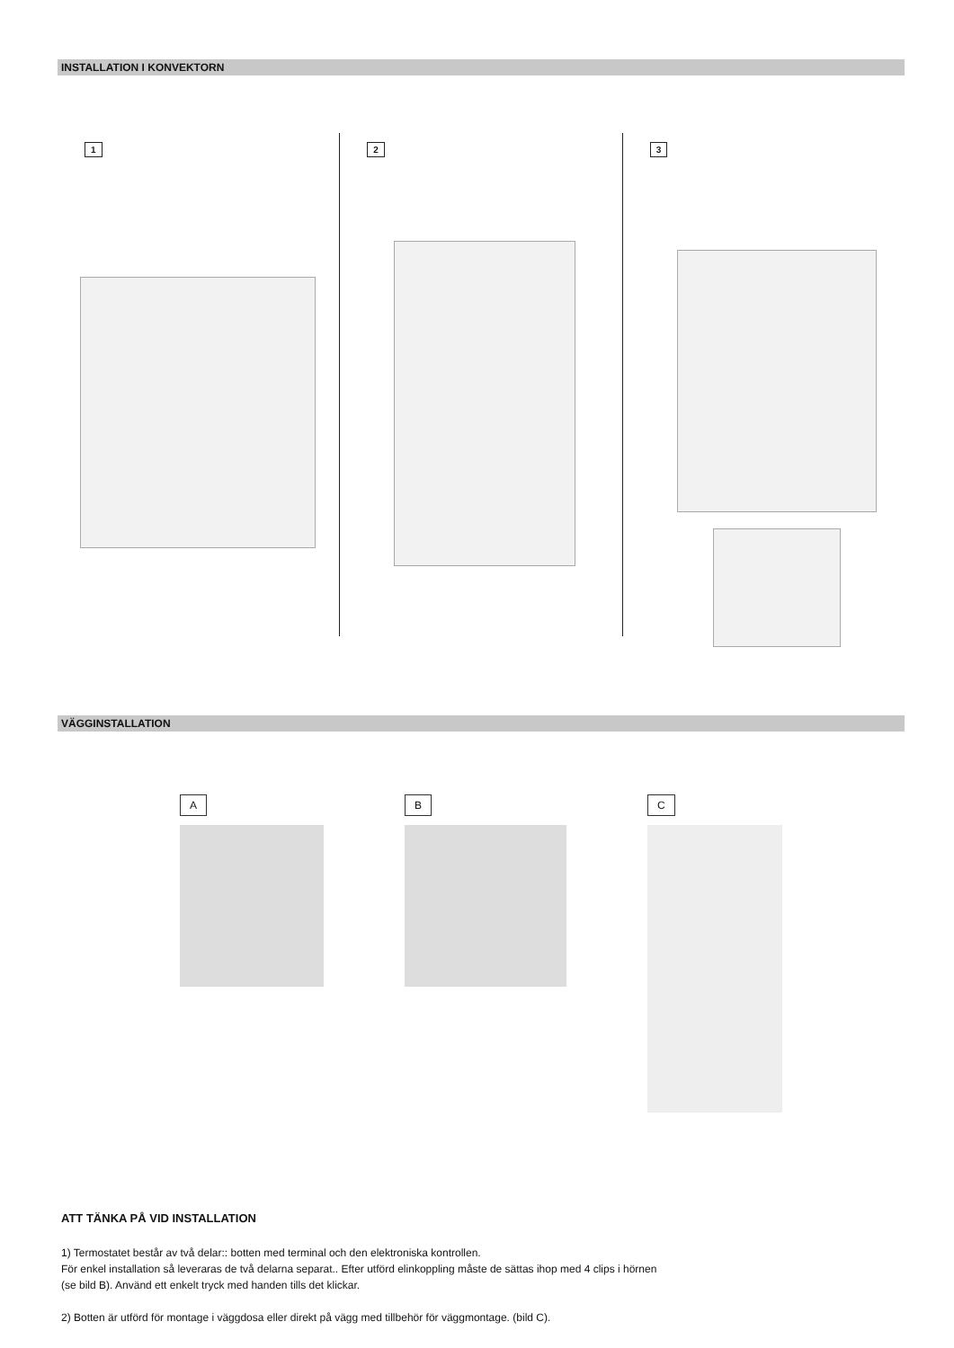INSTALLATION I KONVEKTORN
1 2 3
VÄGGINSTALLATION
A B C
ATT TÄNKA PÅ VID INSTALLATION
1) Termostatet består av två delar:: botten med terminal och den elektroniska kontrollen.
För enkel installation så leveraras de två delarna separat.. Efter utförd elinkoppling måste de sättas ihop med 4 clips i hörnen
(se bild B). Använd ett enkelt tryck med handen tills det klickar.
2) Botten är utförd för montage i väggdosa eller direkt på vägg med tillbehör för väggmontage. (bild C).